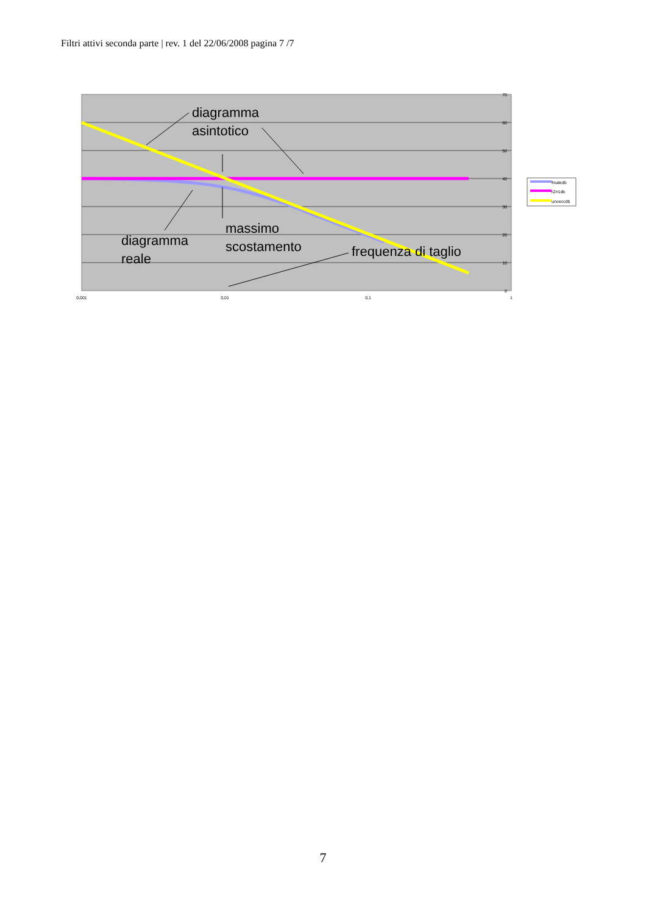Filtri attivi seconda parte | rev. 1 del 22/06/2008 pagina 7 /7
70
60
50
40
30
20
10
0
0,001
0,01
0,1
1
diagramma
asintotico
massimo
scostamento
diagramma
reale
frequenza di taglio
finaledb
r2/r1db
unoeccdb
7